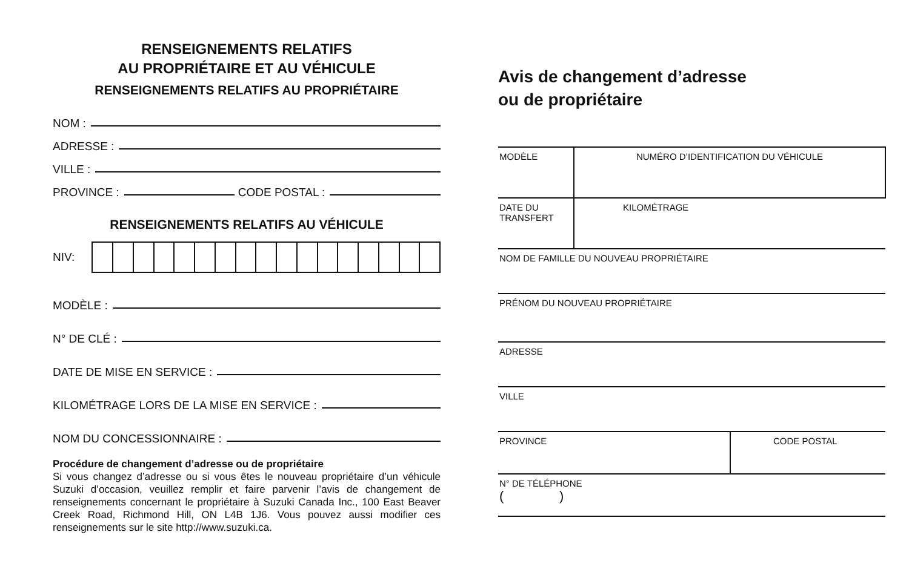RENSEIGNEMENTS RELATIFS
AU PROPRIÉTAIRE ET AU VÉHICULE
RENSEIGNEMENTS RELATIFS AU PROPRIÉTAIRE
NOM :
ADRESSE :
VILLE :
PROVINCE : CODE POSTAL :
RENSEIGNEMENTS RELATIFS AU VÉHICULE
NIV:
MODÈLE :
N° DE CLÉ :
DATE DE MISE EN SERVICE :
KILOMÉTRAGE LORS DE LA MISE EN SERVICE :
NOM DU CONCESSIONNAIRE :
Procédure de changement d’adresse ou de propriétaire
Si vous changez d’adresse ou si vous êtes le nouveau propriétaire d’un véhicule Suzuki d’occasion, veuillez remplir et faire parvenir l’avis de changement de renseignements concernant le propriétaire à Suzuki Canada Inc., 100 East Beaver Creek Road, Richmond Hill, ON L4B 1J6. Vous pouvez aussi modifier ces renseignements sur le site http://www.suzuki.ca.
Avis de changement d’adresse
ou de propriétaire
| MODÈLE | NUMÉRO D’IDENTIFICATION DU VÉHICULE | |
| DATE DU TRANSFERT | KILOMÉTRAGE | |
| NOM DE FAMILLE DU NOUVEAU PROPRIÉTAIRE | | |
| PRÉNOM DU NOUVEAU PROPRIÉTAIRE | | |
| ADRESSE | | |
| VILLE | | |
| PROVINCE | | CODE POSTAL |
| N° DE TÉLÉPHONE ( ) | | |